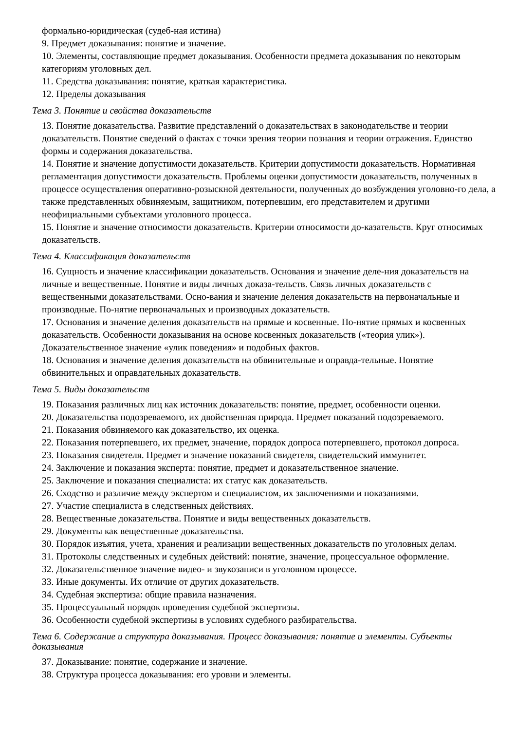формально-юридическая (судеб-ная истина)
9. Предмет доказывания: понятие и значение.
10. Элементы, составляющие предмет доказывания. Особенности предмета доказывания по некоторым категориям уголовных дел.
11. Средства доказывания: понятие, краткая характеристика.
12. Пределы доказывания
Тема 3. Понятие и свойства доказательств
13. Понятие доказательства. Развитие представлений о доказательствах в законодательстве и теории доказательств. Понятие сведений о фактах с точки зрения теории познания и теории отражения. Единство формы и содержания доказательства.
14. Понятие и значение допустимости доказательств. Критерии допустимости доказательств. Нормативная регламентация допустимости доказательств. Проблемы оценки допустимости доказательств, полученных в процессе осуществления оперативно-розыскной деятельности, полученных до возбуждения уголовно-го дела, а также представленных обвиняемым, защитником, потерпевшим, его представителем и другими неофициальными субъектами уголовного процесса.
15. Понятие и значение относимости доказательств. Критерии относимости до-казательств. Круг относимых доказательств.
Тема 4. Классификация доказательств
16. Сущность и значение классификации доказательств. Основания и значение деле-ния доказательств на личные и вещественные. Понятие и виды личных доказа-тельств. Связь личных доказательств с вещественными доказательствами. Осно-вания и значение деления доказательств на первоначальные и производные. По-нятие первоначальных и производных доказательств.
17. Основания и значение деления доказательств на прямые и косвенные. По-нятие прямых и косвенных доказательств. Особенности доказывания на основе косвенных доказательств («теория улик»). Доказательственное значение «улик поведения» и подобных фактов.
18. Основания и значение деления доказательств на обвинительные и оправда-тельные. Понятие обвинительных и оправдательных доказательств.
Тема 5. Виды доказательств
19. Показания различных лиц как источник доказательств: понятие, предмет, особенности оценки.
20. Доказательства подозреваемого, их двойственная природа. Предмет показаний подозреваемого.
21. Показания обвиняемого как доказательство, их оценка.
22. Показания потерпевшего, их предмет, значение, порядок допроса потерпевшего, протокол допроса.
23. Показания свидетеля. Предмет и значение показаний свидетеля, свидетельский иммунитет.
24. Заключение и показания эксперта: понятие, предмет и доказательственное значение.
25. Заключение и показания специалиста: их статус как доказательств.
26. Сходство и различие между экспертом и специалистом, их заключениями и показаниями.
27. Участие специалиста в следственных действиях.
28. Вещественные доказательства. Понятие и виды вещественных доказательств.
29. Документы как вещественные доказательства.
30. Порядок изъятия, учета, хранения и реализации вещественных доказательств по уголовных делам.
31. Протоколы следственных и судебных действий: понятие, значение, процессуальное оформление.
32. Доказательственное значение видео- и звукозаписи в уголовном процессе.
33. Иные документы. Их отличие от других доказательств.
34. Судебная экспертиза: общие правила назначения.
35. Процессуальный порядок проведения судебной экспертизы.
36. Особенности судебной экспертизы в условиях судебного разбирательства.
Тема 6. Содержание и структура доказывания. Процесс доказывания: понятие и элементы. Субъекты доказывания
37. Доказывание: понятие, содержание и значение.
38. Структура процесса доказывания: его уровни и элементы.